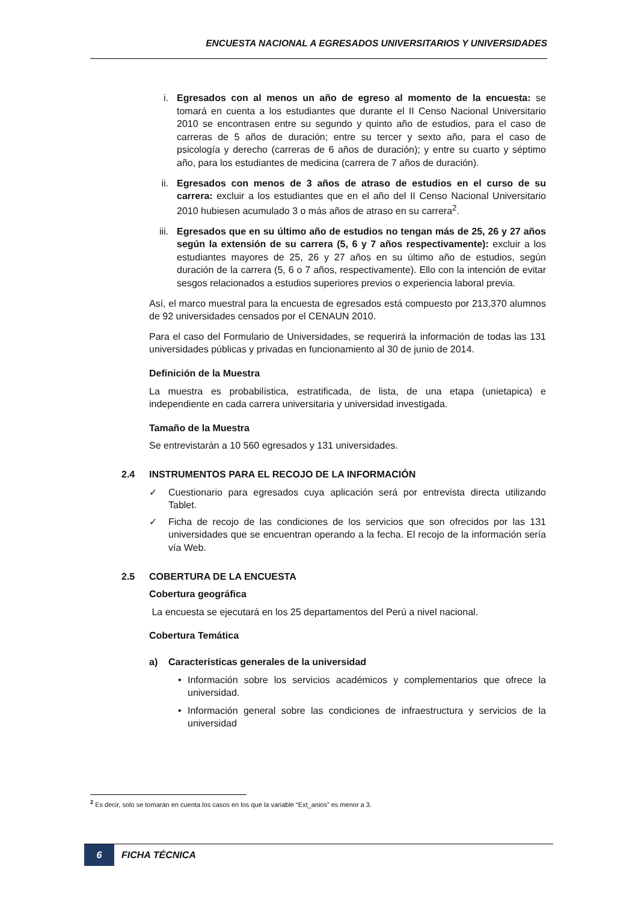ENCUESTA NACIONAL A EGRESADOS UNIVERSITARIOS Y UNIVERSIDADES
i. Egresados con al menos un año de egreso al momento de la encuesta: se tomará en cuenta a los estudiantes que durante el II Censo Nacional Universitario 2010 se encontrasen entre su segundo y quinto año de estudios, para el caso de carreras de 5 años de duración; entre su tercer y sexto año, para el caso de psicología y derecho (carreras de 6 años de duración); y entre su cuarto y séptimo año, para los estudiantes de medicina (carrera de 7 años de duración).
ii. Egresados con menos de 3 años de atraso de estudios en el curso de su carrera: excluir a los estudiantes que en el año del II Censo Nacional Universitario 2010 hubiesen acumulado 3 o más años de atraso en su carrera<sup>2</sup>.
iii.
Egresados que en su último año de estudios no tengan más de 25, 26 y 27 años según la extensión de su carrera (5, 6 y 7 años respectivamente): excluir a los estudiantes mayores de 25, 26 y 27 años en su último año de estudios, según duración de la carrera (5, 6 o 7 años, respectivamente). Ello con la intención de evitar sesgos relacionados a estudios superiores previos o experiencia laboral previa.
Así, el marco muestral para la encuesta de egresados está compuesto por 213,370 alumnos de 92 universidades censados por el CENAUN 2010.
Para el caso del Formulario de Universidades, se requerirá la información de todas las 131 universidades públicas y privadas en funcionamiento al 30 de junio de 2014.
Definición de la Muestra
La muestra es probabilística, estratificada, de lista, de una etapa (unietapica) e independiente en cada carrera universitaria y universidad investigada.
Tamaño de la Muestra
Se entrevistarán a 10 560 egresados y 131 universidades.
2.4 INSTRUMENTOS PARA EL RECOJO DE LA INFORMACIÓN
✓ Cuestionario para egresados cuya aplicación será por entrevista directa utilizando Tablet.
✓ Ficha de recojo de las condiciones de los servicios que son ofrecidos por las 131 universidades que se encuentran operando a la fecha. El recojo de la información sería vía Web.
2.5 COBERTURA DE LA ENCUESTA
Cobertura geográfica
La encuesta se ejecutará en los 25 departamentos del Perú a nivel nacional.
Cobertura Temática
a) Características generales de la universidad
• Información sobre los servicios académicos y complementarios que ofrece la universidad.
• Información general sobre las condiciones de infraestructura y servicios de la universidad
<sup>2</sup> Es decir, solo se tomarán en cuenta los casos en los que la variable “Ext_anios” es menor a 3.
6
FICHA TÉCNICA